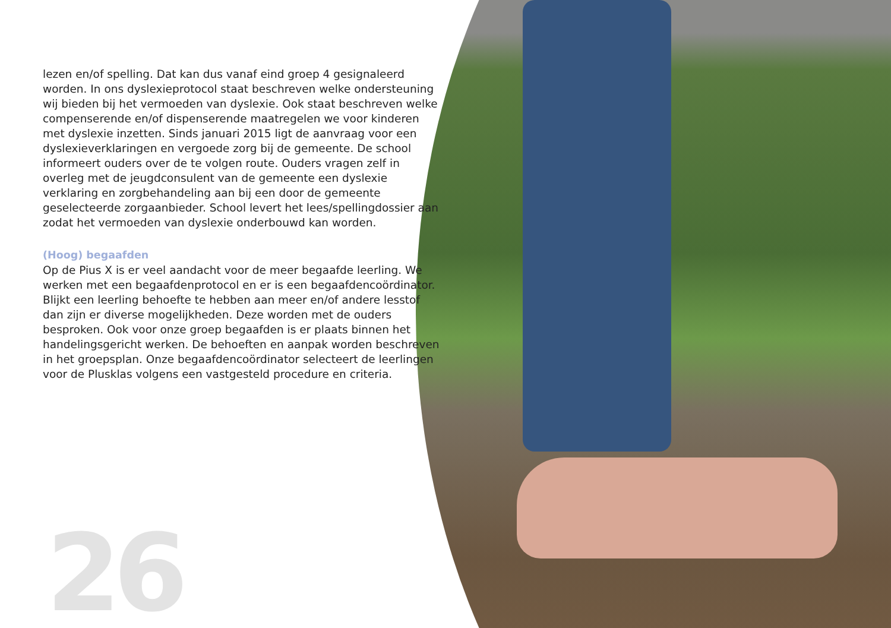lezen en/of spelling. Dat kan dus vanaf eind groep 4 gesignaleerd worden. In ons dyslexieprotocol staat beschreven welke onder­steuning wij bieden bij het vermoeden van dyslexie. Ook staat be­schreven welke compenserende en/of dispenserende maatregelen we voor kinderen met dyslexie inzetten. Sinds januari 2015 ligt de aanvraag voor een dyslexieverklaringen en vergoede zorg bij de gemeente. De school informeert ouders over de te volgen route. Ouders vragen zelf in overleg met de jeugdconsulent van de gemeente een dyslexie verklaring en zorgbehandeling aan bij een door de gemeente geselecteerde zorgaanbieder. School levert het lees/spellingdossier aan zodat het vermoe­den van dyslexie onderbouwd kan worden.
(Hoog) begaafden
Op de Pius X is er veel aandacht voor de meer begaafde leerling. We werken met een begaafdenprotocol en er is een begaafdencoördinator.
Blijkt een leerling behoefte te hebben aan meer en/of an­dere lesstof dan zijn er diverse mogelijkheden. Deze worden met de ouders besproken. Ook voor onze groep begaaf­den is er plaats binnen het handelingsgericht werken. De behoeften en aanpak worden beschreven in het groepsplan. Onze begaafdencoördinator selecteert de leerlingen voor de Plusklas volgens een vastgesteld procedure en criteria.
26